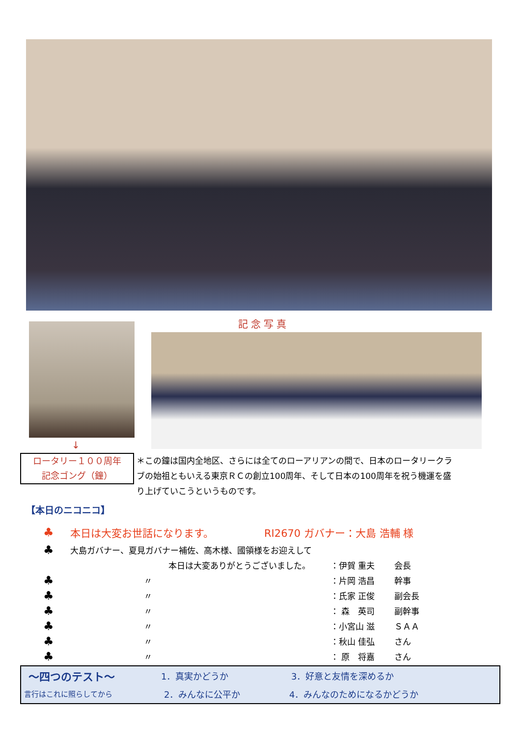記念写真
↓
ロータリー１００周年
記念ゴング（鐘）
＊この鐘は国内全地区、さらには全てのローアリアンの間で、日本のロータリークラブの始祖ともいえる東京ＲＣの創立100周年、そして日本の100周年を祝う機運を盛り上げていこうというものです。
【本日のニコニコ】
♣ 本日は大変お世話になります。 RI2670 ガバナー：大島 浩輔 様
♣ 大島ガバナー、夏見ガバナー補佐、高木様、國領様をお迎えして
本日は大変ありがとうございました。 ：伊賀 重夫 会長
♣ 〃 ：片岡 浩昌 幹事
♣ 〃 ：氏家 正俊 副会長
♣ 〃 ： 森　英司 副幹事
♣ 〃 ：小宮山 滋 ＳＡＡ
♣ 〃 ：秋山 佳弘 さん
♣ 〃 ： 原　将嘉 さん
～四つのテスト～ 1．真実かどうか 3．好意と友情を深めるか
言行はこれに照らしてから 2．みんなに公平か 4．みんなのためになるかどうか